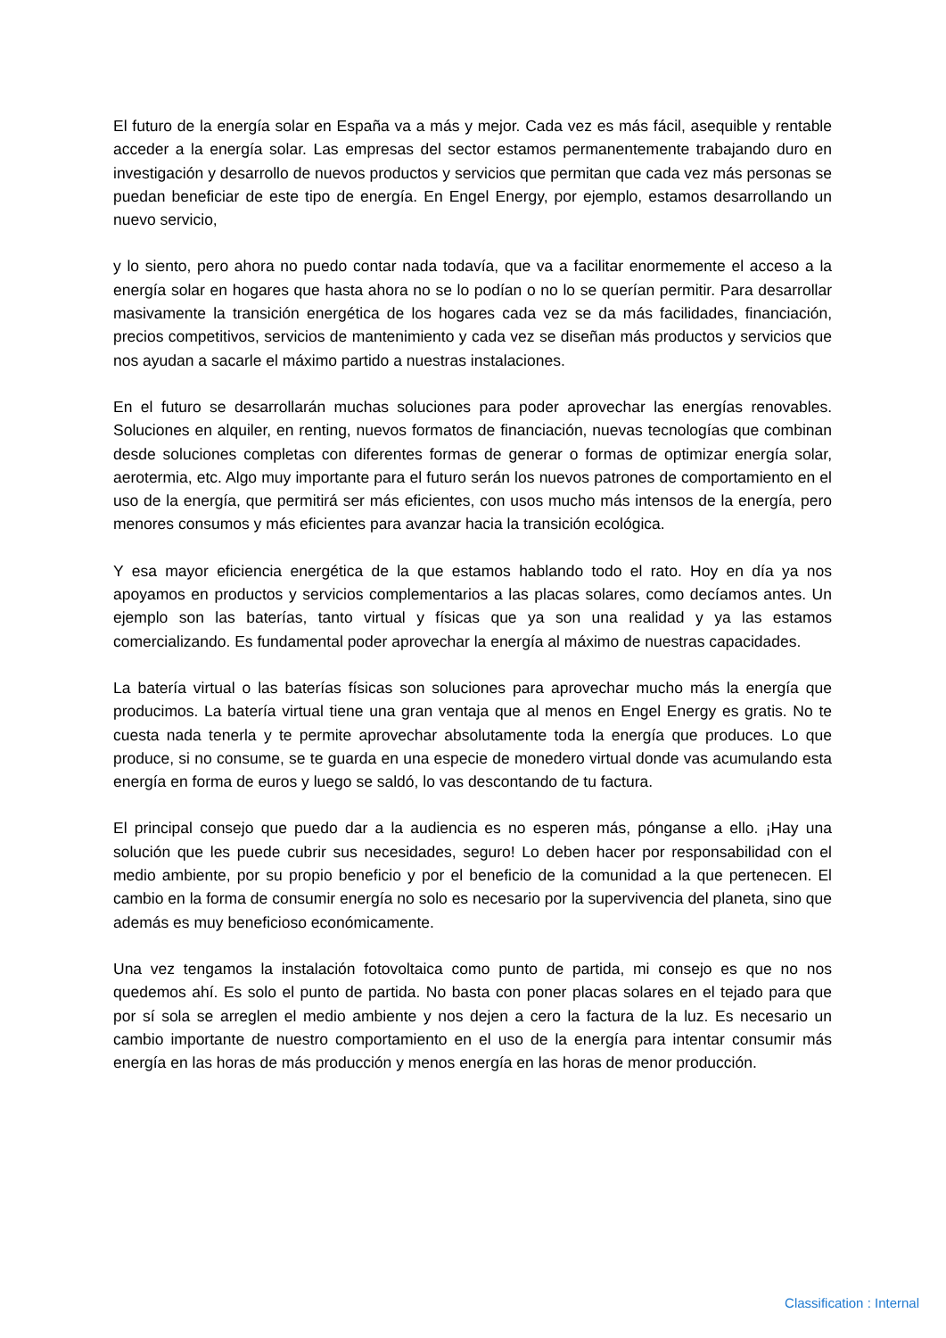El futuro de la energía solar en España va a más y mejor. Cada vez es más fácil, asequible y rentable acceder a la energía solar. Las empresas del sector estamos permanentemente trabajando duro en investigación y desarrollo de nuevos productos y servicios que permitan que cada vez más personas se puedan beneficiar de este tipo de energía. En Engel Energy, por ejemplo, estamos desarrollando un nuevo servicio,
y lo siento, pero ahora no puedo contar nada todavía, que va a facilitar enormemente el acceso a la energía solar en hogares que hasta ahora no se lo podían o no lo se querían permitir. Para desarrollar masivamente la transición energética de los hogares cada vez se da más facilidades, financiación, precios competitivos, servicios de mantenimiento y cada vez se diseñan más productos y servicios que nos ayudan a sacarle el máximo partido a nuestras instalaciones.
En el futuro se desarrollarán muchas soluciones para poder aprovechar las energías renovables. Soluciones en alquiler, en renting, nuevos formatos de financiación, nuevas tecnologías que combinan desde soluciones completas con diferentes formas de generar o formas de optimizar energía solar, aerotermia, etc. Algo muy importante para el futuro serán los nuevos patrones de comportamiento en el uso de la energía, que permitirá ser más eficientes, con usos mucho más intensos de la energía, pero menores consumos y más eficientes para avanzar hacia la transición ecológica.
Y esa mayor eficiencia energética de la que estamos hablando todo el rato. Hoy en día ya nos apoyamos en productos y servicios complementarios a las placas solares, como decíamos antes. Un ejemplo son las baterías, tanto virtual y físicas que ya son una realidad y ya las estamos comercializando. Es fundamental poder aprovechar la energía al máximo de nuestras capacidades.
La batería virtual o las baterías físicas son soluciones para aprovechar mucho más la energía que producimos. La batería virtual tiene una gran ventaja que al menos en Engel Energy es gratis. No te cuesta nada tenerla y te permite aprovechar absolutamente toda la energía que produces. Lo que produce, si no consume, se te guarda en una especie de monedero virtual donde vas acumulando esta energía en forma de euros y luego se saldó, lo vas descontando de tu factura.
El principal consejo que puedo dar a la audiencia es no esperen más, pónganse a ello. ¡Hay una solución que les puede cubrir sus necesidades, seguro! Lo deben hacer por responsabilidad con el medio ambiente, por su propio beneficio y por el beneficio de la comunidad a la que pertenecen. El cambio en la forma de consumir energía no solo es necesario por la supervivencia del planeta, sino que además es muy beneficioso económicamente.
Una vez tengamos la instalación fotovoltaica como punto de partida, mi consejo es que no nos quedemos ahí. Es solo el punto de partida. No basta con poner placas solares en el tejado para que por sí sola se arreglen el medio ambiente y nos dejen a cero la factura de la luz. Es necesario un cambio importante de nuestro comportamiento en el uso de la energía para intentar consumir más energía en las horas de más producción y menos energía en las horas de menor producción.
Classification : Internal